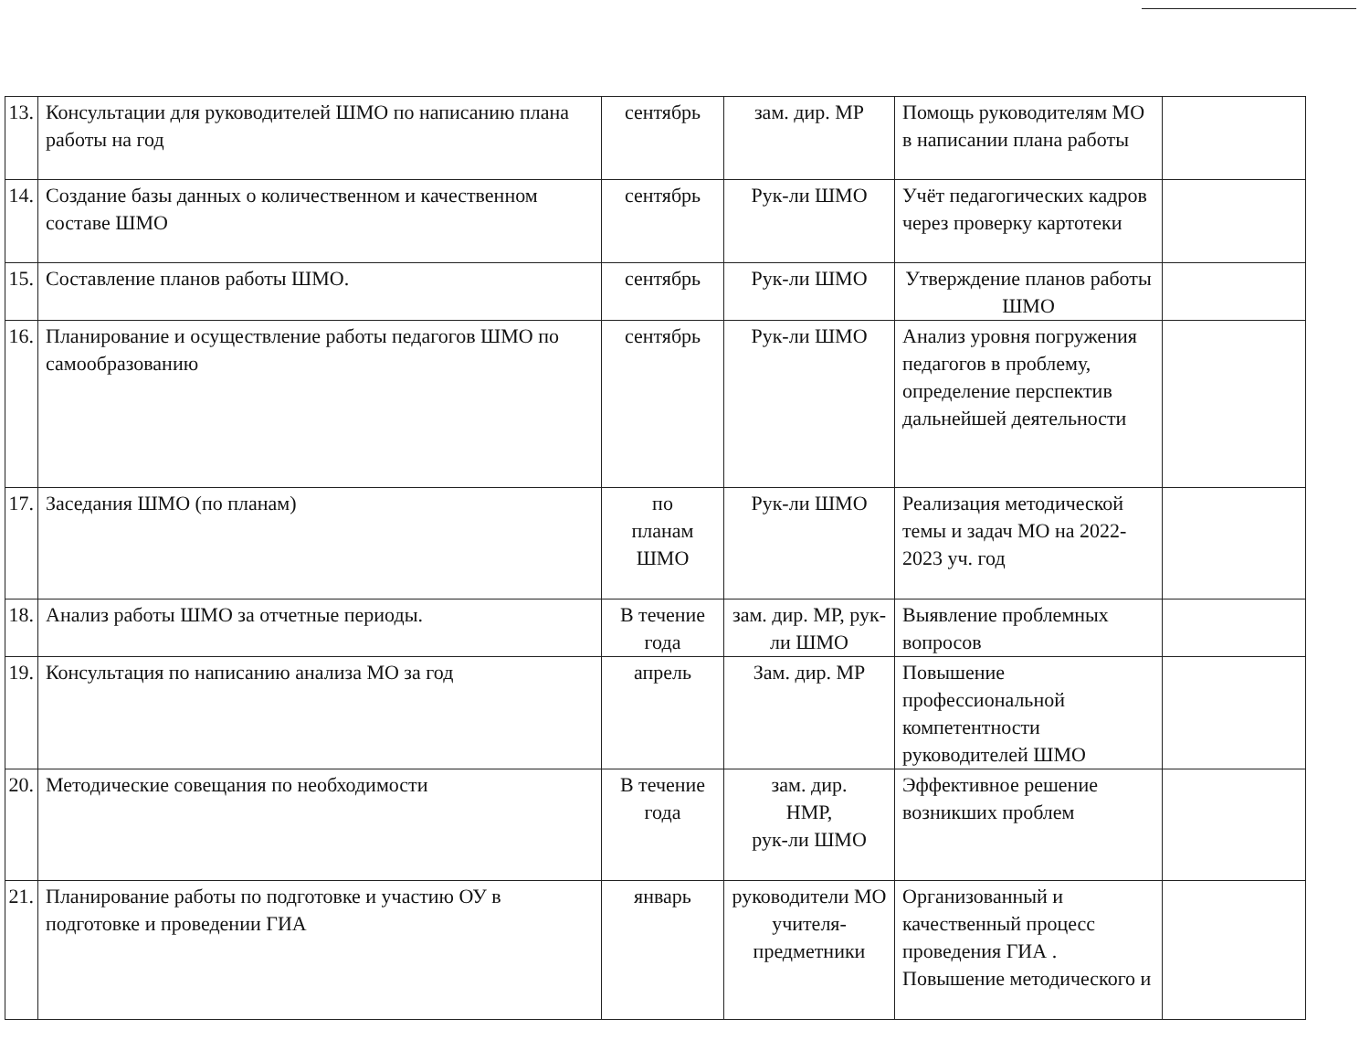| 13. | Консультации для руководителей ШМО по написанию плана работы на год | сентябрь | зам. дир. МР | Помощь руководителям МО в написании плана работы | |
| 14. | Создание базы данных о количественном и качественном составе ШМО | сентябрь | Рук-ли ШМО | Учёт педагогических кадров через проверку картотеки | |
| 15. | Составление планов работы ШМО. | сентябрь | Рук-ли ШМО | Утверждение планов работы ШМО | |
| 16. | Планирование и осуществление работы педагогов ШМО по самообразованию | сентябрь | Рук-ли ШМО | Анализ уровня погружения педагогов в проблему, определение перспектив дальнейшей деятельности | |
| 17. | Заседания ШМО (по планам) | по планам ШМО | Рук-ли ШМО | Реализация методической темы и задач МО на 2022-2023 уч. год | |
| 18. | Анализ работы ШМО за отчетные периоды. | В течение года | зам. дир. МР, рук-ли ШМО | Выявление проблемных вопросов | |
| 19. | Консультация по написанию анализа МО за год | апрель | Зам. дир. МР | Повышение профессиональной компетентности руководителей ШМО | |
| 20. | Методические совещания по необходимости | В течение года | зам. дир. НМР, рук-ли ШМО | Эффективное решение возникших проблем | |
| 21. | Планирование работы по подготовке и участию ОУ в подготовке и проведении ГИА | январь | руководители МО учителя-предметники | Организованный и качественный процесс проведения ГИА . Повышение методического и | |